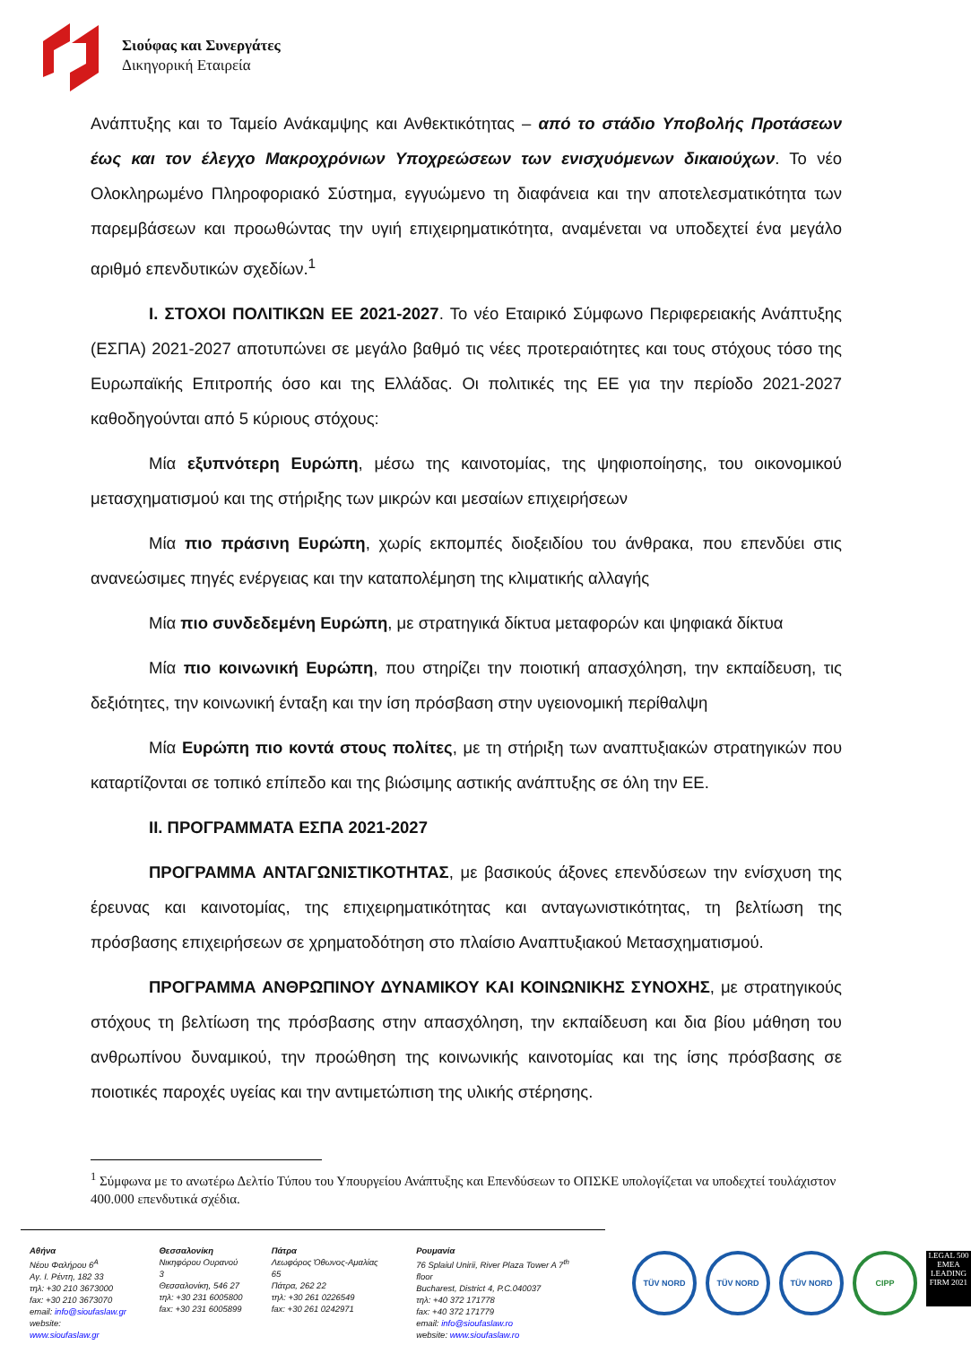Σιούφας και Συνεργάτες
Δικηγορική Εταιρεία
Ανάπτυξης και το Ταμείο Ανάκαμψης και Ανθεκτικότητας – από το στάδιο Υποβολής Προτάσεων έως και τον έλεγχο Μακροχρόνιων Υποχρεώσεων των ενισχυόμενων δικαιούχων. Το νέο Ολοκληρωμένο Πληροφοριακό Σύστημα, εγγυώμενο τη διαφάνεια και την αποτελεσματικότητα των παρεμβάσεων και προωθώντας την υγιή επιχειρηματικότητα, αναμένεται να υποδεχτεί ένα μεγάλο αριθμό επενδυτικών σχεδίων.<sup>1</sup>
I. ΣΤΟΧΟΙ ΠΟΛΙΤΙΚΩΝ ΕΕ 2021-2027. Το νέο Εταιρικό Σύμφωνο Περιφερειακής Ανάπτυξης (ΕΣΠΑ) 2021-2027 αποτυπώνει σε μεγάλο βαθμό τις νέες προτεραιότητες και τους στόχους τόσο της Ευρωπαϊκής Επιτροπής όσο και της Ελλάδας. Οι πολιτικές της ΕΕ για την περίοδο 2021-2027 καθοδηγούνται από 5 κύριους στόχους:
Μία εξυπνότερη Ευρώπη, μέσω της καινοτομίας, της ψηφιοποίησης, του οικονομικού μετασχηματισμού και της στήριξης των μικρών και μεσαίων επιχειρήσεων
Μία πιο πράσινη Ευρώπη, χωρίς εκπομπές διοξειδίου του άνθρακα, που επενδύει στις ανανεώσιμες πηγές ενέργειας και την καταπολέμηση της κλιματικής αλλαγής
Μία πιο συνδεδεμένη Ευρώπη, με στρατηγικά δίκτυα μεταφορών και ψηφιακά δίκτυα
Μία πιο κοινωνική Ευρώπη, που στηρίζει την ποιοτική απασχόληση, την εκπαίδευση, τις δεξιότητες, την κοινωνική ένταξη και την ίση πρόσβαση στην υγειονομική περίθαλψη
Μία Ευρώπη πιο κοντά στους πολίτες, με τη στήριξη των αναπτυξιακών στρατηγικών που καταρτίζονται σε τοπικό επίπεδο και της βιώσιμης αστικής ανάπτυξης σε όλη την ΕΕ.
II. ΠΡΟΓΡΑΜΜΑΤΑ ΕΣΠΑ 2021-2027
ΠΡΟΓΡΑΜΜΑ ΑΝΤΑΓΩΝΙΣΤΙΚΟΤΗΤΑΣ, με βασικούς άξονες επενδύσεων την ενίσχυση της έρευνας και καινοτομίας, της επιχειρηματικότητας και ανταγωνιστικότητας, τη βελτίωση της πρόσβασης επιχειρήσεων σε χρηματοδότηση στο πλαίσιο Αναπτυξιακού Μετασχηματισμού.
ΠΡΟΓΡΑΜΜΑ ΑΝΘΡΩΠΙΝΟΥ ΔΥΝΑΜΙΚΟΥ ΚΑΙ ΚΟΙΝΩΝΙΚΗΣ ΣΥΝΟΧΗΣ, με στρατηγικούς στόχους τη βελτίωση της πρόσβασης στην απασχόληση, την εκπαίδευση και δια βίου μάθηση του ανθρωπίνου δυναμικού, την προώθηση της κοινωνικής καινοτομίας και της ίσης πρόσβασης σε ποιοτικές παροχές υγείας και την αντιμετώπιση της υλικής στέρησης.
<sup>1</sup> Σύμφωνα με το ανωτέρω Δελτίο Τύπου του Υπουργείου Ανάπτυξης και Επενδύσεων το ΟΠΣΚΕ υπολογίζεται να υποδεχτεί τουλάχιστον 400.000 επενδυτικά σχέδια.
Αθήνα
Νέου Φαλήρου 6<sup>Α</sup>
Αγ. Ι. Ρέντη, 182 33
τηλ: +30 210 3673000
fax: +30 210 3673070
email: info@sioufaslaw.gr
website: www.sioufaslaw.gr
Θεσσαλονίκη
Νικηφόρου Ουρανού 3
Θεσσαλονίκη, 546 27
τηλ: +30 231 6005800
fax: +30 231 6005899
Πάτρα
Λεωφόρος Όθωνος-Αμαλίας 65
Πάτρα, 262 22
τηλ: +30 261 0226549
fax: +30 261 0242971
Ρουμανία
76 Splaiul Unirii, River Plaza Tower A 7<sup>th</sup> floor
Bucharest, District 4, P.C.040037
τηλ: +40 372 171778
fax: +40 372 171779
email: info@sioufaslaw.ro
website: www.sioufaslaw.ro
TÜV NORD TÜV NORD TÜV NORD CIPP
LEGAL 500 EMEA LEADING FIRM 2021